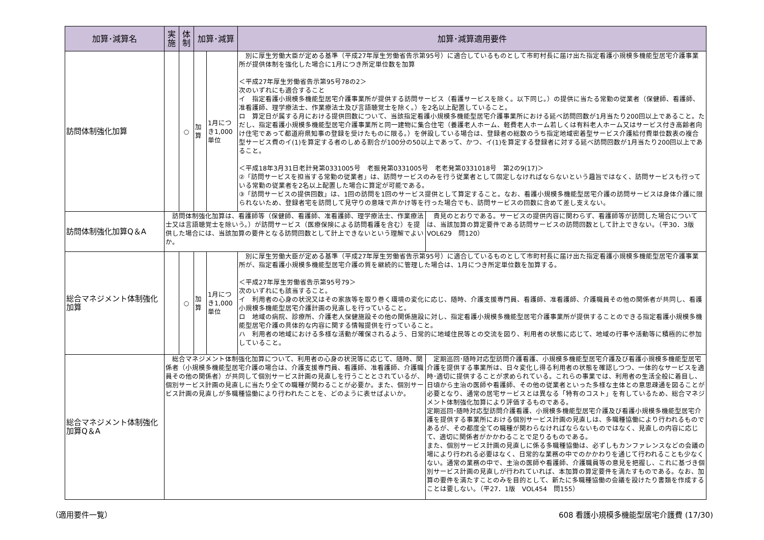| 加算･減算名 | 実施 | 体制 | 加算･減算 | | 加算･減算適用要件 |
| --- | --- | --- | --- | --- | --- |
| 訪問体制強化加算 | | ○ | 加算 | 1月につき1,000単位 | 別に厚生労働大臣が定める基準（平成27年厚生労働省告示第95号）に適合しているものとして市町村長に届け出た指定看護小規模多機能型居宅介護事業所が提供体制を強化した場合に1月につき所定単位数を加算 ＜平成27年厚生労働省告示第95号78の2＞ 次のいずれにも適合すること イ 指定看護小規模多機能型居宅介護事業所が提供する訪問サービス（看護サービスを除く。以下同じ。）の提供に当たる常勤の従業者（保健師、看護師、准看護師、理学療法士、作業療法士及び言語聴覚士を除く。）を2名以上配置していること。 ロ 算定日が属する月における提供回数について、当該指定看護小規模多機能型居宅介護事業所における延べ訪問回数が1月当たり200回以上であること。ただし、指定看護小規模多機能型居宅介護事業所と同一建物に集合住宅（養護老人ホーム、軽費老人ホーム若しくは有料老人ホーム又はサービス付き高齢者向け住宅であって都道府県知事の登録を受けたものに限る。）を併設している場合は、登録者の総数のうち指定地域密着型サービス介護給付費単位数表の複合型サービス費のイ(1)を算定する者のしめる割合が100分の50以上であって、かつ、イ(1)を算定する登録者に対する延べ訪問回数が1月当たり200回以上であること。 ＜平成18年3月31日老計発第0331005号 老振発第0331005号 老老発第0331018号 第2の9(17)＞ ②「訪問サービスを担当する常勤の従業者」は、訪問サービスのみを行う従業者として固定しなければならないという趣旨ではなく、訪問サービスも行っている常勤の従業者を2名以上配置した場合に算定が可能である。 ③「訪問サービスの提供回数」は、1回の訪問を1回のサービス提供として算定すること。なお、看護小規模多機能型居宅介護の訪問サービスは身体介護に限られないため、登録者宅を訪問して見守りの意味で声かけ等を行った場合でも、訪問サービスの回数に含めて差し支えない。 |
| 訪問体制強化加算Q＆A | 訪問体制強化加算は、看護師等（保健師、看護師、准看護師、理学療法士、作業療法士又は言語聴覚士を除いう。）が訪問サービス（医療保険による訪問看護を含む）を提供した場合には、当該加算の要件となる訪問回数として計上できないという理解でよいか。 貴見のとおりである。サービスの提供内容に関わらず、看護師等が訪問した場合については、当該加算の算定要件である訪問サービスの訪問回数として計上できない。（平30．3版 VOL629 問120） | | | | |
| 総合マネジメント体制強化加算 | | ○ | 加算 | 1月につき1,000単位 | 別に厚生労働大臣が定める基準（平成27年厚生労働省告示第95号）に適合しているものとして市町村長に届け出た指定看護小規模多機能型居宅介護事業所が、指定看護小規模多機能型居宅介護の質を継続的に管理した場合は、1月につき所定単位数を加算する。 ＜平成27年厚生労働省告示第95号79＞ 次のいずれにも該当すること。 イ 利用者の心身の状況又はその家族等を取り巻く環境の変化に応じ、随時、介護支援専門員、看護師、准看護師、介護職員その他の関係者が共同し、看護小規模多機能型居宅介護計画の見直しを行っていること。 ロ 地域の病院、診療所、介護老人保健施設その他の関係施設に対し、指定看護小規模多機能型居宅介護事業所が提供することのできる指定看護小規模多機能型居宅介護の具体的な内容に関する情報提供を行っていること。 ハ 利用者の地域における多様な活動が確保されるよう、日常的に地域住民等との交流を図り、利用者の状態に応じて、地域の行事や活動等に積極的に参加していること。 |
| 総合マネジメント体制強化加算Q＆A | 総合マネジメント体制強化加算について、利用者の心身の状況等に応じて、随時、関係者（小規模多機能型居宅介護の場合は、介護支援専門員、看護師、准看護師、介護職員その他の関係者）が共同して個別サービス計画の見直しを行うこととされているが、個別サービス計画の見直しに当たり全ての職種が関わることが必要か。また、個別サービス計画の見直しが多職種協働により行われたことを、どのように表せばよいか。 定期巡回･随時対応型訪問介護看護、小規模多機能型居宅介護及び看護小規模多機能型居宅介護を提供する事業所は、日々変化し得る利用者の状態を確認しつつ、一体的なサービスを適時･適切に提供することが求められている。これらの事業では、利用者の生活全般に着目し、日頃から主治の医師や看護師、その他の従業者といった多様な主体との意思疎通を図ることが必要となり、通常の居宅サービスとは異なる「特有のコスト」を有しているため、総合マネジメント体制強化加算により評価するものである。 定期巡回･随時対応型訪問介護看護、小規模多機能型居宅介護及び看護小規模多機能型居宅介護を提供する事業所における個別サービス計画の見直しは、多職種協働により行われるものであるが、その都度全ての職種が関わらなければならないものではなく、見直しの内容に応じて、適切に関係者がかかわることで足りるものである。 また、個別サービス計画の見直しに係る多職種協働は、必ずしもカンファレンスなどの会議の場により行われる必要はなく、日常的な業務の中でのかかわりを通じて行われることも少なくない。通常の業務の中で、主治の医師や看護師、介護職員等の意見を把握し、これに基づき個別サービス計画の見直しが行われていれば、本加算の算定要件を満たすものである。なお、加算の要件を満たすことのみを目的として、新たに多職種協働の会議を設けたり書類を作成することは要しない。（平27．1版 VOL454 問155） | | | | |
（適用要件一覧） 608 看護小規模多機能型居宅介護費 (17/30)